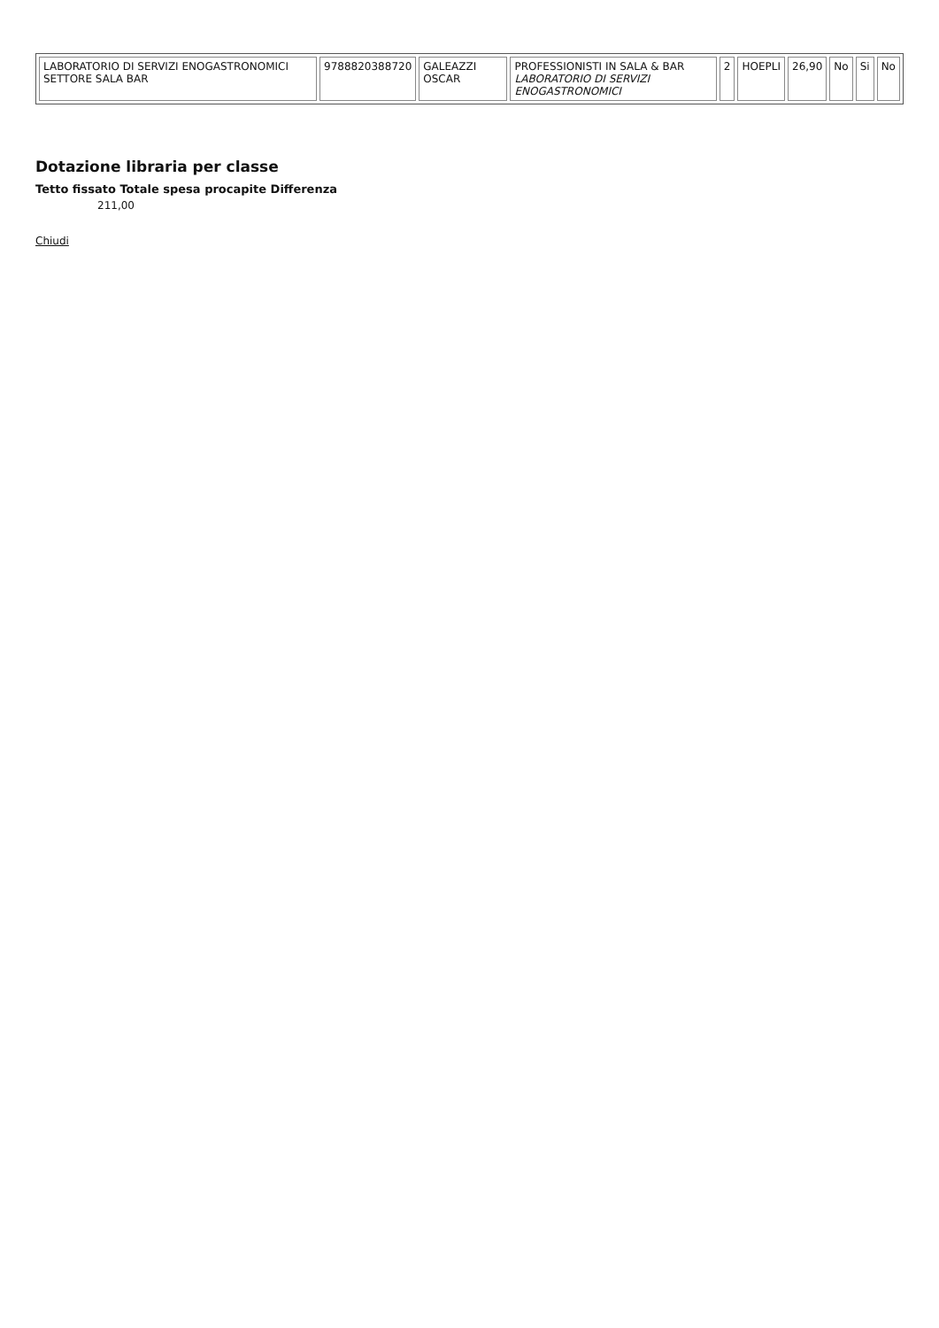| LABORATORIO DI SERVIZI ENOGASTRONOMICI SETTORE SALA BAR | 9788820388720 | GALEAZZI OSCAR | PROFESSIONISTI IN SALA & BAR LABORATORIO DI SERVIZI ENOGASTRONOMICI | 2 | HOEPLI | 26,90 | No | Si | No |
Dotazione libraria per classe
Tetto fissato Totale spesa procapite Differenza
211,00
Chiudi